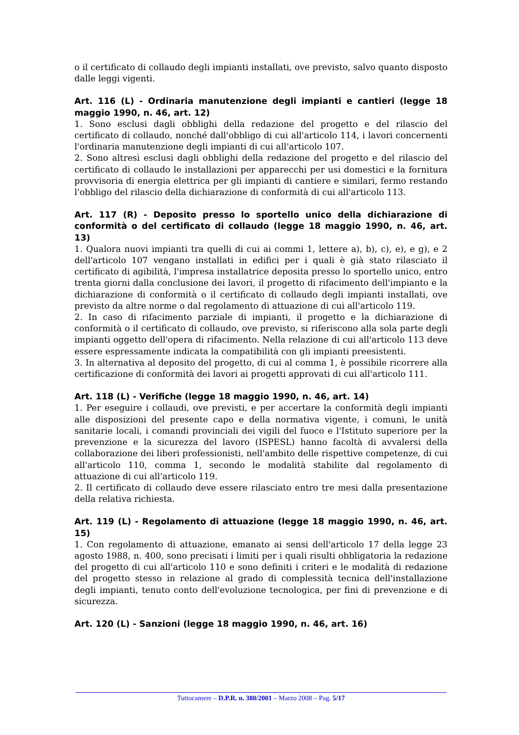o il certificato di collaudo degli impianti installati, ove previsto, salvo quanto disposto dalle leggi vigenti.
Art. 116 (L) - Ordinaria manutenzione degli impianti e cantieri (legge 18 maggio 1990, n. 46, art. 12)
1. Sono esclusi dagli obblighi della redazione del progetto e del rilascio del certificato di collaudo, nonché dall'obbligo di cui all'articolo 114, i lavori concernenti l'ordinaria manutenzione degli impianti di cui all'articolo 107.
2. Sono altresì esclusi dagli obblighi della redazione del progetto e del rilascio del certificato di collaudo le installazioni per apparecchi per usi domestici e la fornitura provvisoria di energia elettrica per gli impianti di cantiere e similari, fermo restando l'obbligo del rilascio della dichiarazione di conformità di cui all'articolo 113.
Art. 117 (R) - Deposito presso lo sportello unico della dichiarazione di conformità o del certificato di collaudo (legge 18 maggio 1990, n. 46, art. 13)
1. Qualora nuovi impianti tra quelli di cui ai commi 1, lettere a), b), c), e), e g), e 2 dell'articolo 107 vengano installati in edifici per i quali è già stato rilasciato il certificato di agibilità, l'impresa installatrice deposita presso lo sportello unico, entro trenta giorni dalla conclusione dei lavori, il progetto di rifacimento dell'impianto e la dichiarazione di conformità o il certificato di collaudo degli impianti installati, ove previsto da altre norme o dal regolamento di attuazione di cui all'articolo 119.
2. In caso di rifacimento parziale di impianti, il progetto e la dichiarazione di conformità o il certificato di collaudo, ove previsto, si riferiscono alla sola parte degli impianti oggetto dell'opera di rifacimento. Nella relazione di cui all'articolo 113 deve essere espressamente indicata la compatibilità con gli impianti preesistenti.
3. In alternativa al deposito del progetto, di cui al comma 1, è possibile ricorrere alla certificazione di conformità dei lavori ai progetti approvati di cui all'articolo 111.
Art. 118 (L) - Verifiche (legge 18 maggio 1990, n. 46, art. 14)
1. Per eseguire i collaudi, ove previsti, e per accertare la conformità degli impianti alle disposizioni del presente capo e della normativa vigente, i comuni, le unità sanitarie locali, i comandi provinciali dei vigili del fuoco e l'Istituto superiore per la prevenzione e la sicurezza del lavoro (ISPESL) hanno facoltà di avvalersi della collaborazione dei liberi professionisti, nell'ambito delle rispettive competenze, di cui all'articolo 110, comma 1, secondo le modalità stabilite dal regolamento di attuazione di cui all'articolo 119.
2. Il certificato di collaudo deve essere rilasciato entro tre mesi dalla presentazione della relativa richiesta.
Art. 119 (L) - Regolamento di attuazione (legge 18 maggio 1990, n. 46, art. 15)
1. Con regolamento di attuazione, emanato ai sensi dell'articolo 17 della legge 23 agosto 1988, n. 400, sono precisati i limiti per i quali risulti obbligatoria la redazione del progetto di cui all'articolo 110 e sono definiti i criteri e le modalità di redazione del progetto stesso in relazione al grado di complessità tecnica dell'installazione degli impianti, tenuto conto dell'evoluzione tecnologica, per fini di prevenzione e di sicurezza.
Art. 120 (L) - Sanzioni (legge 18 maggio 1990, n. 46, art. 16)
Tuttocamere – D.P.R. n. 380/2001 – Marzo 2008 – Pag. 5/17